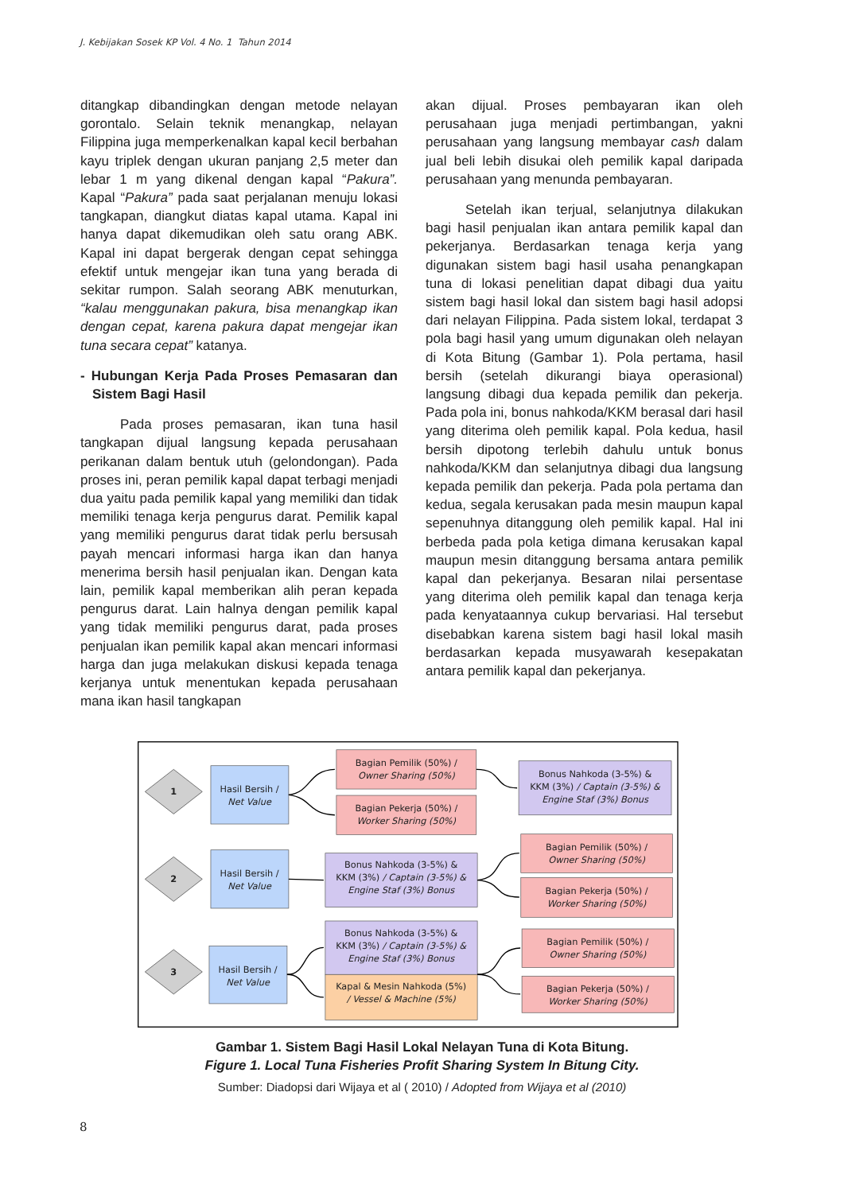J. Kebijakan Sosek KP Vol. 4 No. 1 Tahun 2014
ditangkap dibandingkan dengan metode nelayan gorontalo. Selain teknik menangkap, nelayan Filippina juga memperkenalkan kapal kecil berbahan kayu triplek dengan ukuran panjang 2,5 meter dan lebar 1 m yang dikenal dengan kapal “Pakura”. Kapal “Pakura” pada saat perjalanan menuju lokasi tangkapan, diangkut diatas kapal utama. Kapal ini hanya dapat dikemudikan oleh satu orang ABK. Kapal ini dapat bergerak dengan cepat sehingga efektif untuk mengejar ikan tuna yang berada di sekitar rumpon. Salah seorang ABK menuturkan, “kalau menggunakan pakura, bisa menangkap ikan dengan cepat, karena pakura dapat mengejar ikan tuna secara cepat” katanya.
- Hubungan Kerja Pada Proses Pemasaran dan Sistem Bagi Hasil
Pada proses pemasaran, ikan tuna hasil tangkapan dijual langsung kepada perusahaan perikanan dalam bentuk utuh (gelondongan). Pada proses ini, peran pemilik kapal dapat terbagi menjadi dua yaitu pada pemilik kapal yang memiliki dan tidak memiliki tenaga kerja pengurus darat. Pemilik kapal yang memiliki pengurus darat tidak perlu bersusah payah mencari informasi harga ikan dan hanya menerima bersih hasil penjualan ikan. Dengan kata lain, pemilik kapal memberikan alih peran kepada pengurus darat. Lain halnya dengan pemilik kapal yang tidak memiliki pengurus darat, pada proses penjualan ikan pemilik kapal akan mencari informasi harga dan juga melakukan diskusi kepada tenaga kerjanya untuk menentukan kepada perusahaan mana ikan hasil tangkapan
akan dijual. Proses pembayaran ikan oleh perusahaan juga menjadi pertimbangan, yakni perusahaan yang langsung membayar cash dalam jual beli lebih disukai oleh pemilik kapal daripada perusahaan yang menunda pembayaran.
Setelah ikan terjual, selanjutnya dilakukan bagi hasil penjualan ikan antara pemilik kapal dan pekerjanya. Berdasarkan tenaga kerja yang digunakan sistem bagi hasil usaha penangkapan tuna di lokasi penelitian dapat dibagi dua yaitu sistem bagi hasil lokal dan sistem bagi hasil adopsi dari nelayan Filippina. Pada sistem lokal, terdapat 3 pola bagi hasil yang umum digunakan oleh nelayan di Kota Bitung (Gambar 1). Pola pertama, hasil bersih (setelah dikurangi biaya operasional) langsung dibagi dua kepada pemilik dan pekerja. Pada pola ini, bonus nahkoda/KKM berasal dari hasil yang diterima oleh pemilik kapal. Pola kedua, hasil bersih dipotong terlebih dahulu untuk bonus nahkoda/KKM dan selanjutnya dibagi dua langsung kepada pemilik dan pekerja. Pada pola pertama dan kedua, segala kerusakan pada mesin maupun kapal sepenuhnya ditanggung oleh pemilik kapal. Hal ini berbeda pada pola ketiga dimana kerusakan kapal maupun mesin ditanggung bersama antara pemilik kapal dan pekerjanya. Besaran nilai persentase yang diterima oleh pemilik kapal dan tenaga kerja pada kenyataannya cukup bervariasi. Hal tersebut disebabkan karena sistem bagi hasil lokal masih berdasarkan kepada musyawarah kesepakatan antara pemilik kapal dan pekerjanya.
1
2
3
Hasil Bersih /
Net Value
Hasil Bersih /
Net Value
Hasil Bersih /
Net Value
Bagian Pemilik (50%) /
Owner Sharing (50%)
Bagian Pekerja (50%) /
Worker Sharing (50%)
Bonus Nahkoda (3-5%) &
KKM (3%) / Captain (3-5%) &
Engine Staf (3%) Bonus
Bonus Nahkoda (3-5%) &
KKM (3%) / Captain (3-5%) &
Engine Staf (3%) Bonus
Bagian Pemilik (50%) /
Owner Sharing (50%)
Bagian Pekerja (50%) /
Worker Sharing (50%)
Bonus Nahkoda (3-5%) &
KKM (3%) / Captain (3-5%) &
Engine Staf (3%) Bonus
Kapal & Mesin Nahkoda (5%)
/ Vessel & Machine (5%)
Bagian Pemilik (50%) /
Owner Sharing (50%)
Bagian Pekerja (50%) /
Worker Sharing (50%)
Gambar 1. Sistem Bagi Hasil Lokal Nelayan Tuna di Kota Bitung.
Figure 1. Local Tuna Fisheries Profit Sharing System In Bitung City.
Sumber: Diadopsi dari Wijaya et al ( 2010) / Adopted from Wijaya et al (2010)
8